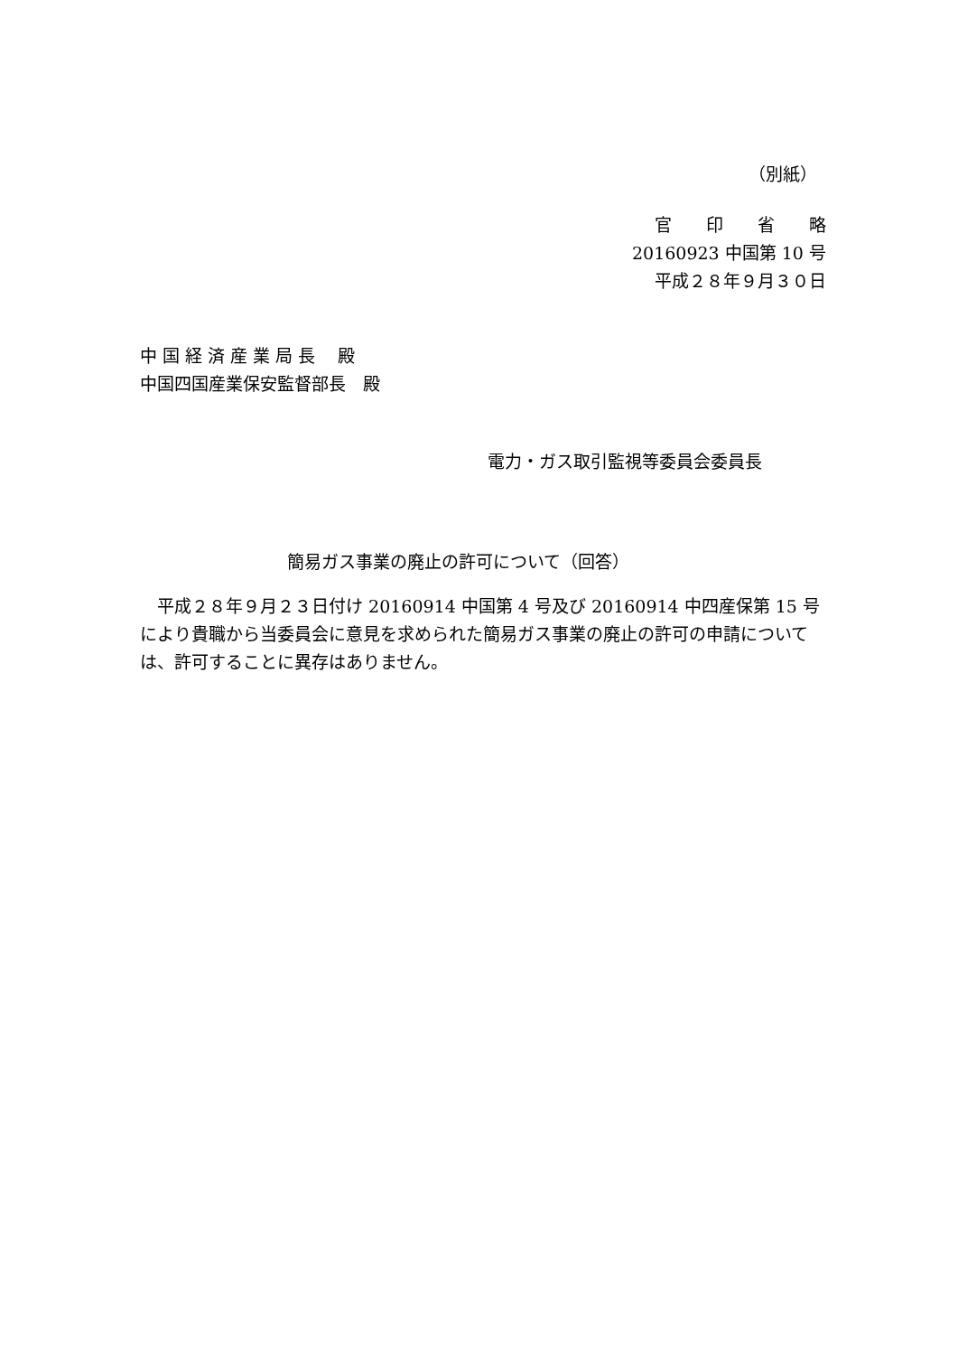（別紙）
官　　印　　省　　略
20160923 中国第 10 号
平成２８年９月３０日
中 国 経 済 産 業 局 長　 殿
中国四国産業保安監督部長　殿
電力・ガス取引監視等委員会委員長
簡易ガス事業の廃止の許可について（回答）
　平成２８年９月２３日付け 20160914 中国第 4 号及び 20160914 中四産保第 15 号により貴職から当委員会に意見を求められた簡易ガス事業の廃止の許可の申請については、許可することに異存はありません。